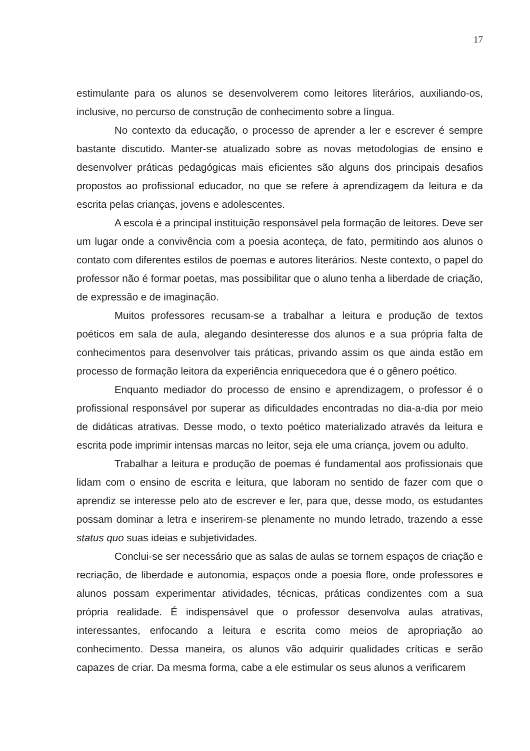17
estimulante para os alunos se desenvolverem como leitores literários, auxiliando-os, inclusive, no percurso de construção de conhecimento sobre a língua.
No contexto da educação, o processo de aprender a ler e escrever é sempre bastante discutido. Manter-se atualizado sobre as novas metodologias de ensino e desenvolver práticas pedagógicas mais eficientes são alguns dos principais desafios propostos ao profissional educador, no que se refere à aprendizagem da leitura e da escrita pelas crianças, jovens e adolescentes.
A escola é a principal instituição responsável pela formação de leitores. Deve ser um lugar onde a convivência com a poesia aconteça, de fato, permitindo aos alunos o contato com diferentes estilos de poemas e autores literários. Neste contexto, o papel do professor não é formar poetas, mas possibilitar que o aluno tenha a liberdade de criação, de expressão e de imaginação.
Muitos professores recusam-se a trabalhar a leitura e produção de textos poéticos em sala de aula, alegando desinteresse dos alunos e a sua própria falta de conhecimentos para desenvolver tais práticas, privando assim os que ainda estão em processo de formação leitora da experiência enriquecedora que é o gênero poético.
Enquanto mediador do processo de ensino e aprendizagem, o professor é o profissional responsável por superar as dificuldades encontradas no dia-a-dia por meio de didáticas atrativas. Desse modo, o texto poético materializado através da leitura e escrita pode imprimir intensas marcas no leitor, seja ele uma criança, jovem ou adulto.
Trabalhar a leitura e produção de poemas é fundamental aos profissionais que lidam com o ensino de escrita e leitura, que laboram no sentido de fazer com que o aprendiz se interesse pelo ato de escrever e ler, para que, desse modo, os estudantes possam dominar a letra e inserirem-se plenamente no mundo letrado, trazendo a esse status quo suas ideias e subjetividades.
Conclui-se ser necessário que as salas de aulas se tornem espaços de criação e recriação, de liberdade e autonomia, espaços onde a poesia flore, onde professores e alunos possam experimentar atividades, técnicas, práticas condizentes com a sua própria realidade. É indispensável que o professor desenvolva aulas atrativas, interessantes, enfocando a leitura e escrita como meios de apropriação ao conhecimento. Dessa maneira, os alunos vão adquirir qualidades críticas e serão capazes de criar. Da mesma forma, cabe a ele estimular os seus alunos a verificarem